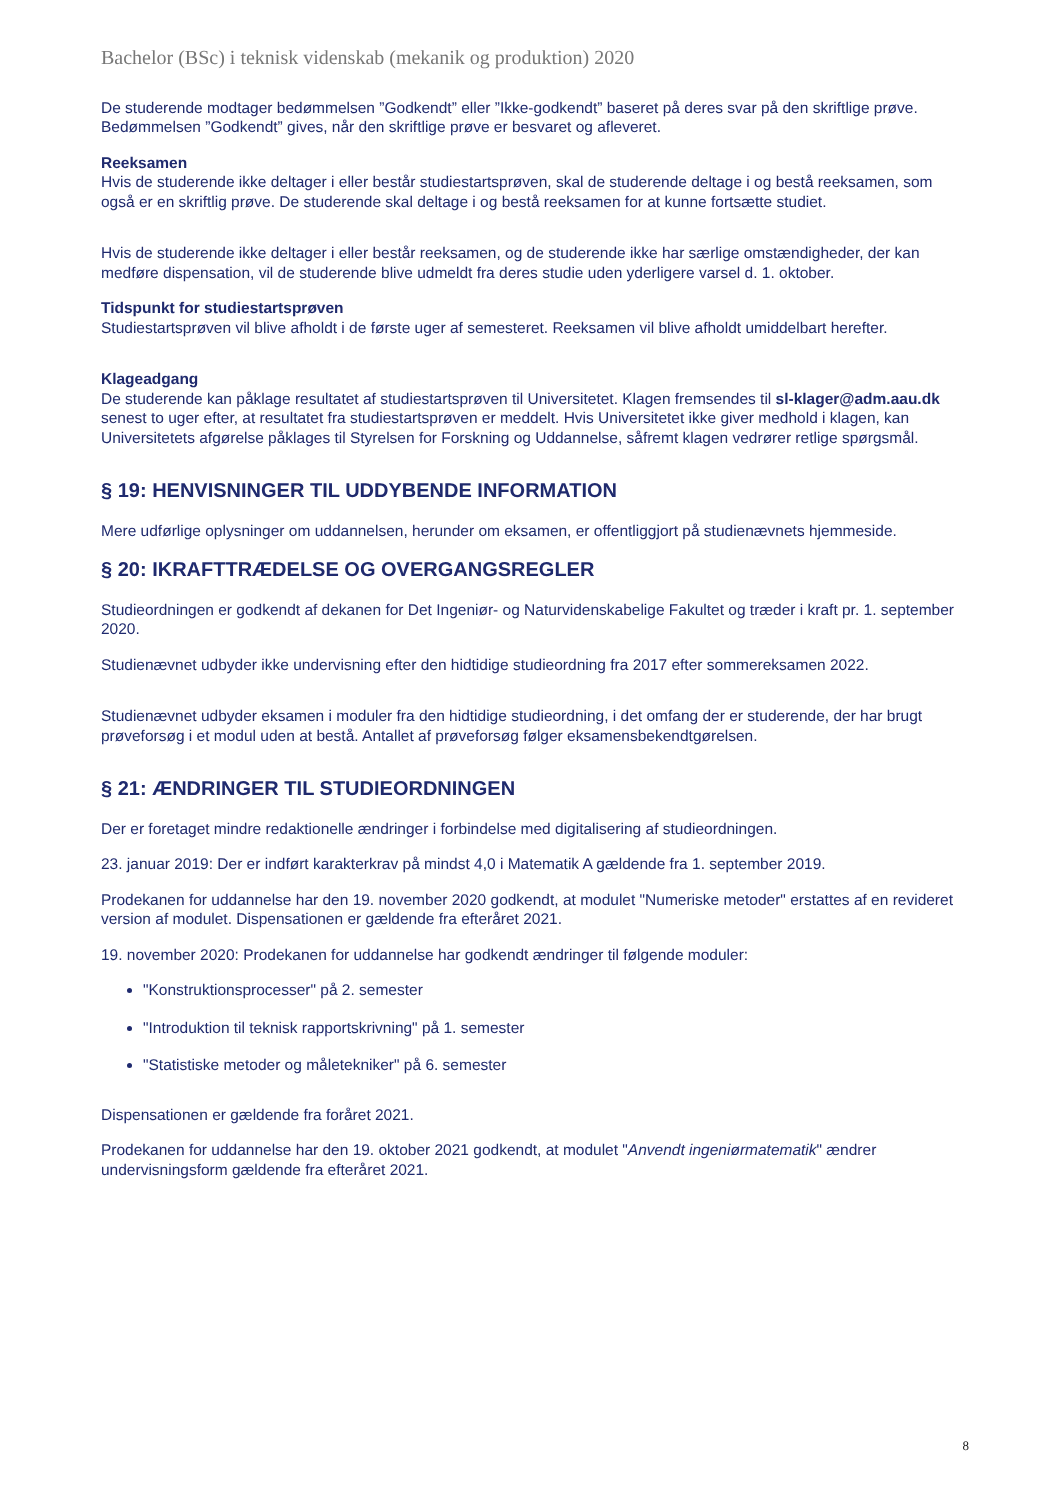Bachelor (BSc) i teknisk videnskab (mekanik og produktion) 2020
De studerende modtager bedømmelsen ”Godkendt” eller ”Ikke-godkendt” baseret på deres svar på den skriftlige prøve. Bedømmelsen ”Godkendt” gives, når den skriftlige prøve er besvaret og afleveret.
Reeksamen
Hvis de studerende ikke deltager i eller består studiestartsprøven, skal de studerende deltage i og bestå reeksamen, som også er en skriftlig prøve. De studerende skal deltage i og bestå reeksamen for at kunne fortsætte studiet.
Hvis de studerende ikke deltager i eller består reeksamen, og de studerende ikke har særlige omstændigheder, der kan medføre dispensation, vil de studerende blive udmeldt fra deres studie uden yderligere varsel d. 1. oktober.
Tidspunkt for studiestartsprøven
Studiestartsprøven vil blive afholdt i de første uger af semesteret. Reeksamen vil blive afholdt umiddelbart herefter.
Klageadgang
De studerende kan påklage resultatet af studiestartsprøven til Universitetet. Klagen fremsendes til sl-klager@adm.aau.dk senest to uger efter, at resultatet fra studiestartsprøven er meddelt. Hvis Universitetet ikke giver medhold i klagen, kan Universitetets afgørelse påklages til Styrelsen for Forskning og Uddannelse, såfremt klagen vedrører retlige spørgsmål.
§ 19: HENVISNINGER TIL UDDYBENDE INFORMATION
Mere udførlige oplysninger om uddannelsen, herunder om eksamen, er offentliggjort på studienævnets hjemmeside.
§ 20: IKRAFTTRÆDELSE OG OVERGANGSREGLER
Studieordningen er godkendt af dekanen for Det Ingeniør- og Naturvidenskabelige Fakultet og træder i kraft pr. 1. september 2020.
Studienævnet udbyder ikke undervisning efter den hidtidige studieordning fra 2017 efter sommereksamen 2022.
Studienævnet udbyder eksamen i moduler fra den hidtidige studieordning, i det omfang der er studerende, der har brugt prøveforsøg i et modul uden at bestå. Antallet af prøveforsøg følger eksamensbekendtgørelsen.
§ 21: ÆNDRINGER TIL STUDIEORDNINGEN
Der er foretaget mindre redaktionelle ændringer i forbindelse med digitalisering af studieordningen.
23. januar 2019: Der er indført karakterkrav på mindst 4,0 i Matematik A gældende fra 1. september 2019.
Prodekanen for uddannelse har den 19. november 2020 godkendt, at modulet "Numeriske metoder" erstattes af en revideret version af modulet. Dispensationen er gældende fra efteråret 2021.
19. november 2020: Prodekanen for uddannelse har godkendt ændringer til følgende moduler:
"Konstruktionsprocesser" på 2. semester
"Introduktion til teknisk rapportskrivning" på 1. semester
"Statistiske metoder og måletekniker" på 6. semester
Dispensationen er gældende fra foråret 2021.
Prodekanen for uddannelse har den 19. oktober 2021 godkendt, at modulet "Anvendt ingeniørmatematik" ændrer undervisningsform gældende fra efteråret 2021.
8